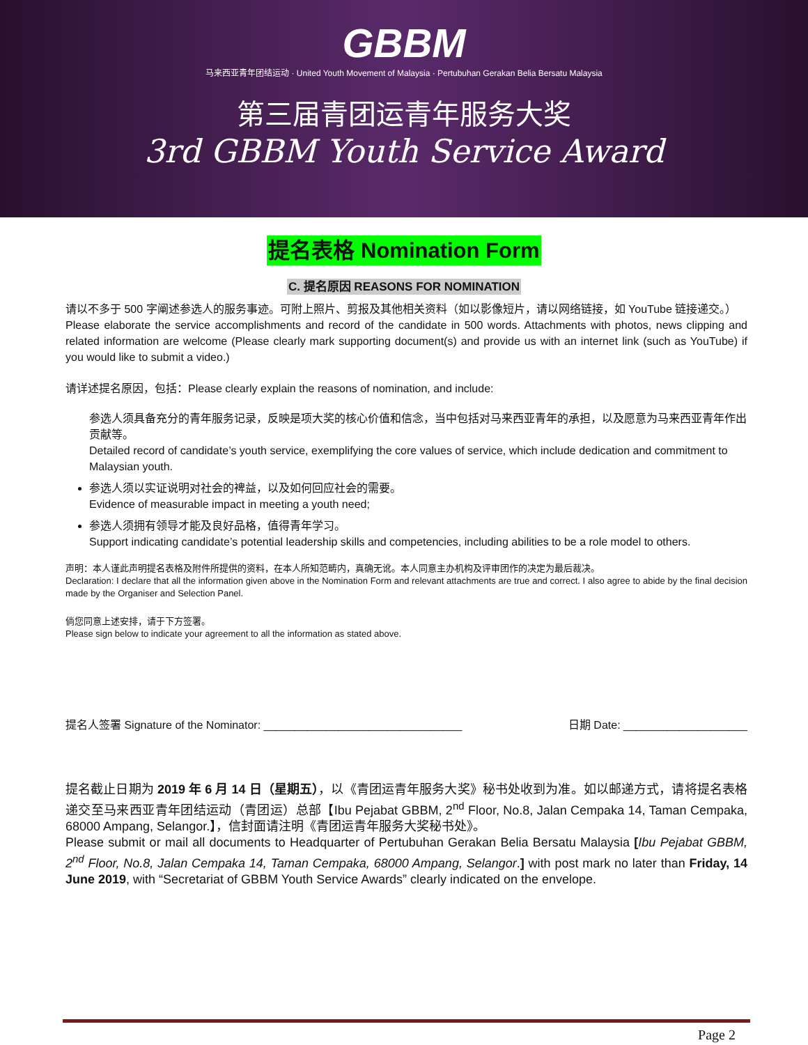GBBM
马来西亚青年团结运动 · United Youth Movement of Malaysia · Pertubuhan Gerakan Belia Bersatu Malaysia
第三届青团运青年服务大奖
3rd GBBM Youth Service Award
提名表格 Nomination Form
C. 提名原因 REASONS FOR NOMINATION
请以不多于 500 字阐述参选人的服务事迹。可附上照片、剪报及其他相关资料（如以影像短片，请以网络链接，如 YouTube 链接递交。）
Please elaborate the service accomplishments and record of the candidate in 500 words. Attachments with photos, news clipping and related information are welcome (Please clearly mark supporting document(s) and provide us with an internet link (such as YouTube) if you would like to submit a video.)
请详述提名原因，包括：Please clearly explain the reasons of nomination, and include:
参选人须具备充分的青年服务记录，反映是项大奖的核心价值和信念，当中包括对马来西亚青年的承担，以及愿意为马来西亚青年作出贡献等。
Detailed record of candidate’s youth service, exemplifying the core values of service, which include dedication and commitment to Malaysian youth.
参选人须以实证说明对社会的裨益，以及如何回应社会的需要。
Evidence of measurable impact in meeting a youth need;
参选人须拥有领导才能及良好品格，值得青年学习。
Support indicating candidate’s potential leadership skills and competencies, including abilities to be a role model to others.
声明：本人谨此声明提名表格及附件所提供的资料，在本人所知范畴内，真确无讹。本人同意主办机构及评审团作的决定为最后裁决。
Declaration: I declare that all the information given above in the Nomination Form and relevant attachments are true and correct. I also agree to abide by the final decision made by the Organiser and Selection Panel.
倘您同意上述安排，请于下方签署。
Please sign below to indicate your agreement to all the information as stated above.
提名人签署 Signature of the Nominator: ________________________________ 日期 Date: ____________________
提名截止日期为 2019 年 6 月 14 日（星期五），以《青团运青年服务大奖》秘书处收到为准。如以邮递方式，请将提名表格递交至马来西亚青年团结运动（青团运）总部【Ibu Pejabat GBBM, 2<sup>nd</sup> Floor, No.8, Jalan Cempaka 14, Taman Cempaka, 68000 Ampang, Selangor.】，信封面请注明《青团运青年服务大奖秘书处》。
Please submit or mail all documents to Headquarter of Pertubuhan Gerakan Belia Bersatu Malaysia [Ibu Pejabat GBBM, 2<sup>nd</sup> Floor, No.8, Jalan Cempaka 14, Taman Cempaka, 68000 Ampang, Selangor.] with post mark no later than Friday, 14 June 2019, with “Secretariat of GBBM Youth Service Awards” clearly indicated on the envelope.
Page 2